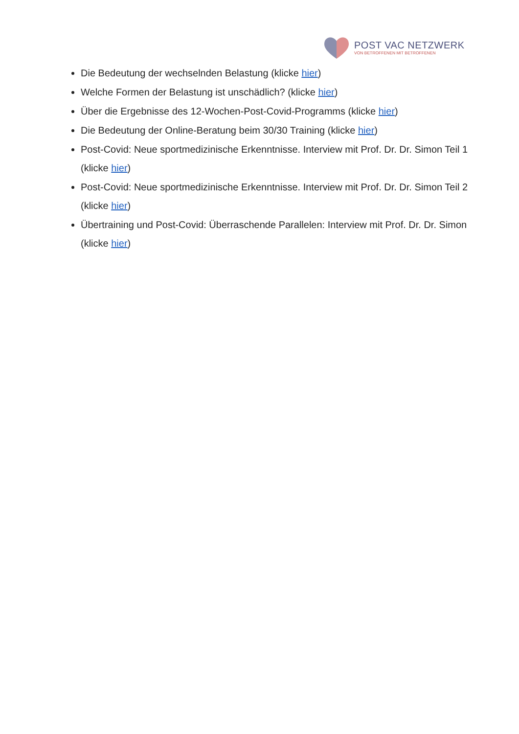POST VAC NETZWERK
VON BETROFFENEN MIT BETROFFENEN
Die Bedeutung der wechselnden Belastung (klicke hier)
Welche Formen der Belastung ist unschädlich? (klicke hier)
Über die Ergebnisse des 12-Wochen-Post-Covid-Programms (klicke hier)
Die Bedeutung der Online-Beratung beim 30/30 Training (klicke hier)
Post-Covid: Neue sportmedizinische Erkenntnisse. Interview mit Prof. Dr. Dr. Simon Teil 1 (klicke hier)
Post-Covid: Neue sportmedizinische Erkenntnisse. Interview mit Prof. Dr. Dr. Simon Teil 2 (klicke hier)
Übertraining und Post-Covid: Überraschende Parallelen: Interview mit Prof. Dr. Dr. Simon (klicke hier)